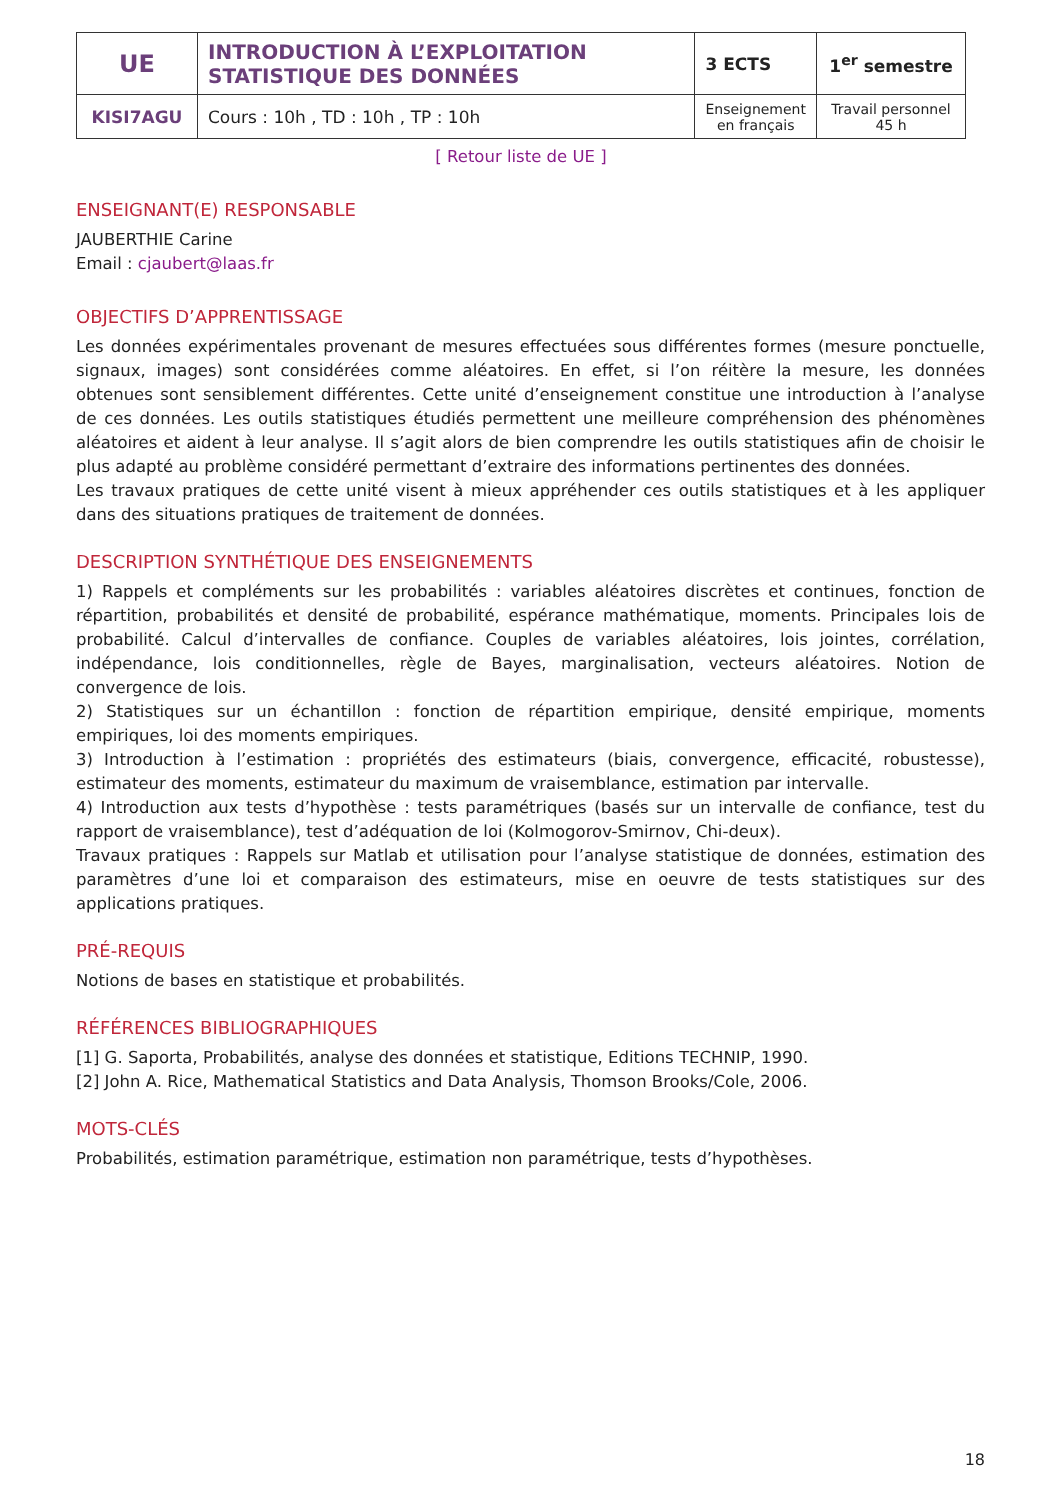| UE | INTRODUCTION À L’EXPLOITATION STATISTIQUE DES DONNÉES | 3 ECTS | 1<sup>er</sup> semestre |
| KISI7AGU | Cours : 10h , TD : 10h , TP : 10h | Enseignement en français | Travail personnel 45 h |
[ Retour liste de UE ]
ENSEIGNANT(E) RESPONSABLE
JAUBERTHIE Carine
Email : cjaubert@laas.fr
OBJECTIFS D’APPRENTISSAGE
Les données expérimentales provenant de mesures effectuées sous différentes formes (mesure ponctuelle, signaux, images) sont considérées comme aléatoires. En effet, si l’on réitère la mesure, les données obtenues sont sensiblement différentes. Cette unité d’enseignement constitue une introduction à l’analyse de ces données. Les outils statistiques étudiés permettent une meilleure compréhension des phénomènes aléatoires et aident à leur analyse. Il s’agit alors de bien comprendre les outils statistiques afin de choisir le plus adapté au problème considéré permettant d’extraire des informations pertinentes des données.
Les travaux pratiques de cette unité visent à mieux appréhender ces outils statistiques et à les appliquer dans des situations pratiques de traitement de données.
DESCRIPTION SYNTHÉTIQUE DES ENSEIGNEMENTS
1) Rappels et compléments sur les probabilités : variables aléatoires discrètes et continues, fonction de répartition, probabilités et densité de probabilité, espérance mathématique, moments. Principales lois de probabilité. Calcul d’intervalles de confiance. Couples de variables aléatoires, lois jointes, corrélation, indépendance, lois conditionnelles, règle de Bayes, marginalisation, vecteurs aléatoires. Notion de convergence de lois.
2) Statistiques sur un échantillon : fonction de répartition empirique, densité empirique, moments empiriques, loi des moments empiriques.
3) Introduction à l’estimation : propriétés des estimateurs (biais, convergence, efficacité, robustesse), estimateur des moments, estimateur du maximum de vraisemblance, estimation par intervalle.
4) Introduction aux tests d’hypothèse : tests paramétriques (basés sur un intervalle de confiance, test du rapport de vraisemblance), test d’adéquation de loi (Kolmogorov-Smirnov, Chi-deux).
Travaux pratiques : Rappels sur Matlab et utilisation pour l’analyse statistique de données, estimation des paramètres d’une loi et comparaison des estimateurs, mise en oeuvre de tests statistiques sur des applications pratiques.
PRÉ-REQUIS
Notions de bases en statistique et probabilités.
RÉFÉRENCES BIBLIOGRAPHIQUES
[1] G. Saporta, Probabilités, analyse des données et statistique, Editions TECHNIP, 1990.
[2] John A. Rice, Mathematical Statistics and Data Analysis, Thomson Brooks/Cole, 2006.
MOTS-CLÉS
Probabilités, estimation paramétrique, estimation non paramétrique, tests d’hypothèses.
18